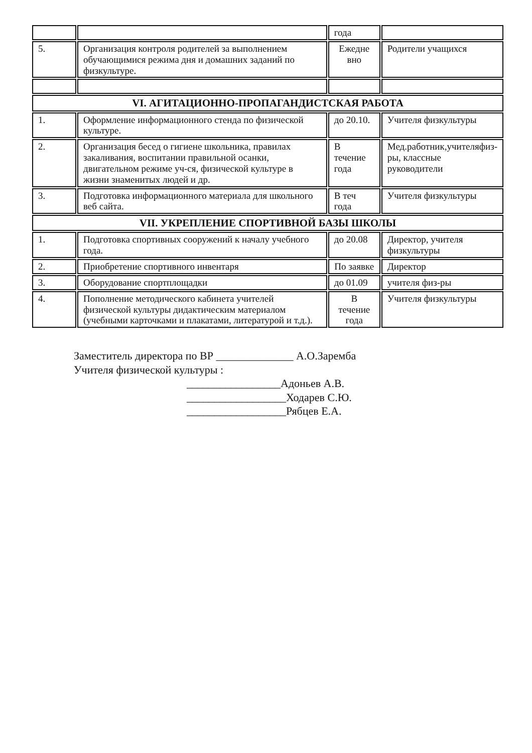| | | года | |
| 5. | Организация контроля родителей за выполнением обучающимися режима дня и домашних заданий по физкультуре. | Ежедне вно | Родители учащихся |
| VI. АГИТАЦИОННО-ПРОПАГАНДИСТСКАЯ РАБОТА | | | |
| 1. | Оформление информационного стенда по физической культуре. | до 20.10. | Учителя физкультуры |
| 2. | Организация бесед о гигиене школьника, правилах закаливания, воспитании правильной осанки, двигательном режиме уч-ся, физической культуре в жизни знаменитых людей и др. | В течение года | Мед.работник,учителяфиз-ры, классные руководители |
| 3. | Подготовка информационного материала для школьного веб сайта. | В теч года | Учителя физкультуры |
| VII. УКРЕПЛЕНИЕ СПОРТИВНОЙ БАЗЫ ШКОЛЫ | | | |
| 1. | Подготовка спортивных сооружений к началу учебного года. | до 20.08 | Директор, учителя физкультуры |
| 2. | Приобретение спортивного инвентаря | По заявке | Директор |
| 3. | Оборудование спортплощадки | до 01.09 | учителя физ-ры |
| 4. | Пополнение методического кабинета учителей физической культуры дидактическим материалом (учебными карточками и плакатами, литературой и т.д.). | В течение года | Учителя физкультуры |
Заместитель директора по ВР ______________ А.О.Заремба
Учителя физической культуры :
_________________Адоньев А.В.
__________________Ходарев С.Ю.
__________________Рябцев Е.А.